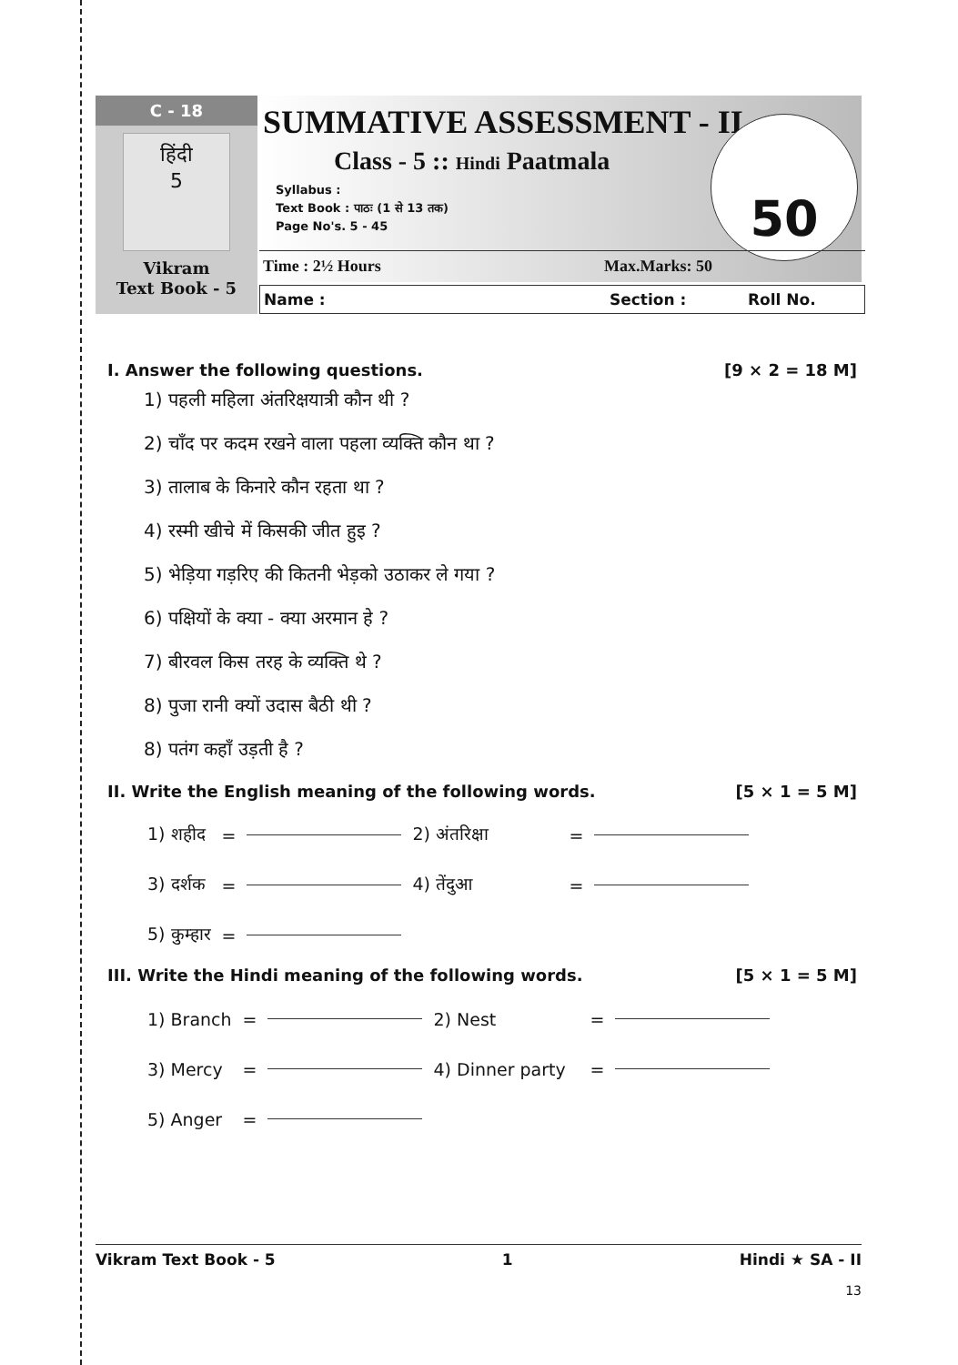C - 18
हिंदी
5
Vikram
Text Book - 5
SUMMATIVE ASSESSMENT - II
Class - 5 :: Hindi Paatmala
Syllabus :
Text Book : पाठः (1 से 13 तक)
Page No's. 5 - 45
50
Time : 2½ Hours Max.Marks: 50
Name : Section : Roll No.
I. Answer the following questions. [9 × 2 = 18 M]
1) पहली महिला अंतरिक्षयात्री कौन थी ?
2) चाँद पर कदम रखने वाला पहला व्यक्ति कौन था ?
3) तालाब के किनारे कौन रहता था ?
4) रस्मी खीचे में किसकी जीत हुइ ?
5) भेड़िया गड़रिए की कितनी भेड़को उठाकर ले गया ?
6) पक्षियों के क्या - क्या अरमान हे ?
7) बीरवल किस तरह के व्यक्ति थे ?
8) पुजा रानी क्यों उदास बैठी थी ?
8) पतंग कहाँ उड़ती है ?
II. Write the English meaning of the following words. [5 × 1 = 5 M]
| 1) शहीद | = | | 2) अंतरिक्षा | = | |
| 3) दर्शक | = | | 4) तेंदुआ | = | |
| 5) कुम्हार | = | | | | |
III. Write the Hindi meaning of the following words. [5 × 1 = 5 M]
| 1) Branch | = | | 2) Nest | = | |
| 3) Mercy | = | | 4) Dinner party | = | |
| 5) Anger | = | | | | |
Vikram Text Book - 5 1 Hindi ★ SA - II
13